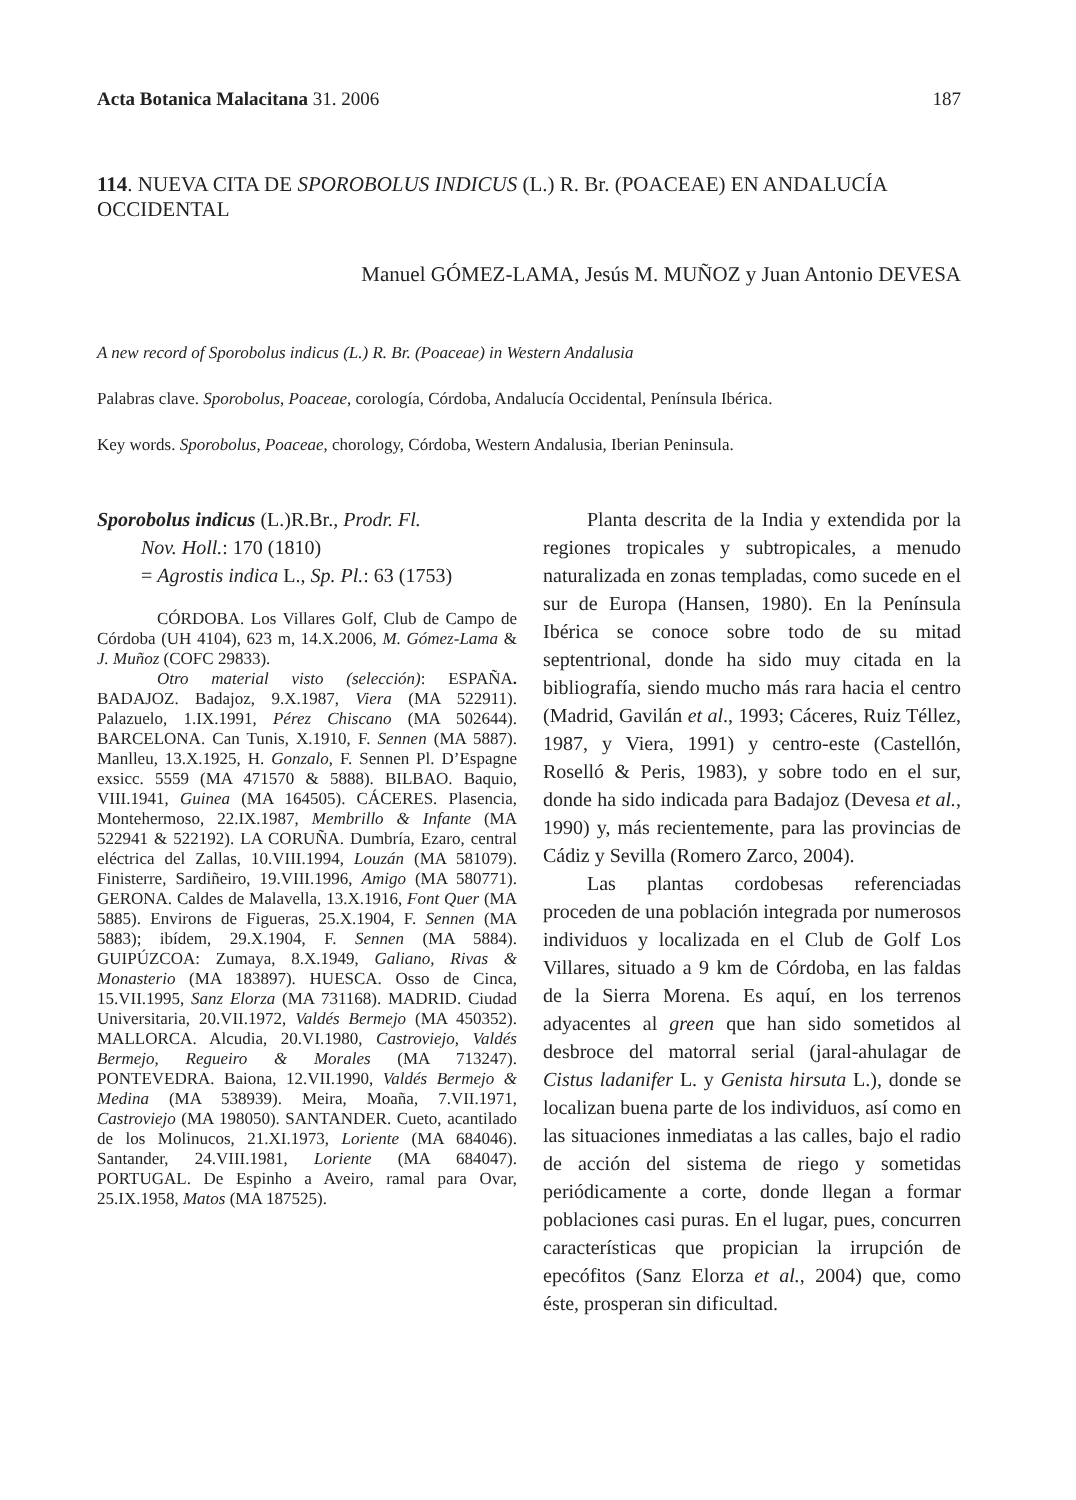Acta Botanica Malacitana 31. 2006 187
114. NUEVA CITA DE SPOROBOLUS INDICUS (L.) R. Br. (POACEAE) EN ANDALUCÍA OCCIDENTAL
Manuel GÓMEZ-LAMA, Jesús M. MUÑOZ y Juan Antonio DEVESA
A new record of Sporobolus indicus (L.) R. Br. (Poaceae) in Western Andalusia
Palabras clave. Sporobolus, Poaceae, corología, Córdoba, Andalucía Occidental, Península Ibérica.
Key words. Sporobolus, Poaceae, chorology, Córdoba, Western Andalusia, Iberian Peninsula.
Sporobolus indicus (L.)R.Br., Prodr. Fl.
Nov. Holl.: 170 (1810)
= Agrostis indica L., Sp. Pl.: 63 (1753)
CÓRDOBA. Los Villares Golf, Club de Campo de Córdoba (UH 4104), 623 m, 14.X.2006, M. Gómez-Lama & J. Muñoz (COFC 29833).
Otro material visto (selección): ESPAÑA. BADAJOZ. Badajoz, 9.X.1987, Viera (MA 522911). Palazuelo, 1.IX.1991, Pérez Chiscano (MA 502644). BARCELONA. Can Tunis, X.1910, F. Sennen (MA 5887). Manlleu, 13.X.1925, H. Gonzalo, F. Sennen Pl. D’Espagne exsicc. 5559 (MA 471570 & 5888). BILBAO. Baquio, VIII.1941, Guinea (MA 164505). CÁCERES. Plasencia, Montehermoso, 22.IX.1987, Membrillo & Infante (MA 522941 & 522192). LA CORUÑA. Dumbría, Ezaro, central eléctrica del Zallas, 10.VIII.1994, Louzán (MA 581079). Finisterre, Sardiñeiro, 19.VIII.1996, Amigo (MA 580771). GERONA. Caldes de Malavella, 13.X.1916, Font Quer (MA 5885). Environs de Figueras, 25.X.1904, F. Sennen (MA 5883); ibídem, 29.X.1904, F. Sennen (MA 5884). GUIPÚZCOA: Zumaya, 8.X.1949, Galiano, Rivas & Monasterio (MA 183897). HUESCA. Osso de Cinca, 15.VII.1995, Sanz Elorza (MA 731168). MADRID. Ciudad Universitaria, 20.VII.1972, Valdés Bermejo (MA 450352). MALLORCA. Alcudia, 20.VI.1980, Castroviejo, Valdés Bermejo, Regueiro & Morales (MA 713247). PONTEVEDRA. Baiona, 12.VII.1990, Valdés Bermejo & Medina (MA 538939). Meira, Moaña, 7.VII.1971, Castroviejo (MA 198050). SANTANDER. Cueto, acantilado de los Molinucos, 21.XI.1973, Loriente (MA 684046). Santander, 24.VIII.1981, Loriente (MA 684047). PORTUGAL. De Espinho a Aveiro, ramal para Ovar, 25.IX.1958, Matos (MA 187525).
Planta descrita de la India y extendida por la regiones tropicales y subtropicales, a menudo naturalizada en zonas templadas, como sucede en el sur de Europa (Hansen, 1980). En la Península Ibérica se conoce sobre todo de su mitad septentrional, donde ha sido muy citada en la bibliografía, siendo mucho más rara hacia el centro (Madrid, Gavilán et al., 1993; Cáceres, Ruiz Téllez, 1987, y Viera, 1991) y centro-este (Castellón, Roselló & Peris, 1983), y sobre todo en el sur, donde ha sido indicada para Badajoz (Devesa et al., 1990) y, más recientemente, para las provincias de Cádiz y Sevilla (Romero Zarco, 2004).
Las plantas cordobesas referenciadas proceden de una población integrada por numerosos individuos y localizada en el Club de Golf Los Villares, situado a 9 km de Córdoba, en las faldas de la Sierra Morena. Es aquí, en los terrenos adyacentes al green que han sido sometidos al desbroce del matorral serial (jaral-ahulagar de Cistus ladanifer L. y Genista hirsuta L.), donde se localizan buena parte de los individuos, así como en las situaciones inmediatas a las calles, bajo el radio de acción del sistema de riego y sometidas periódicamente a corte, donde llegan a formar poblaciones casi puras. En el lugar, pues, concurren características que propician la irrupción de epecófitos (Sanz Elorza et al., 2004) que, como éste, prosperan sin dificultad.